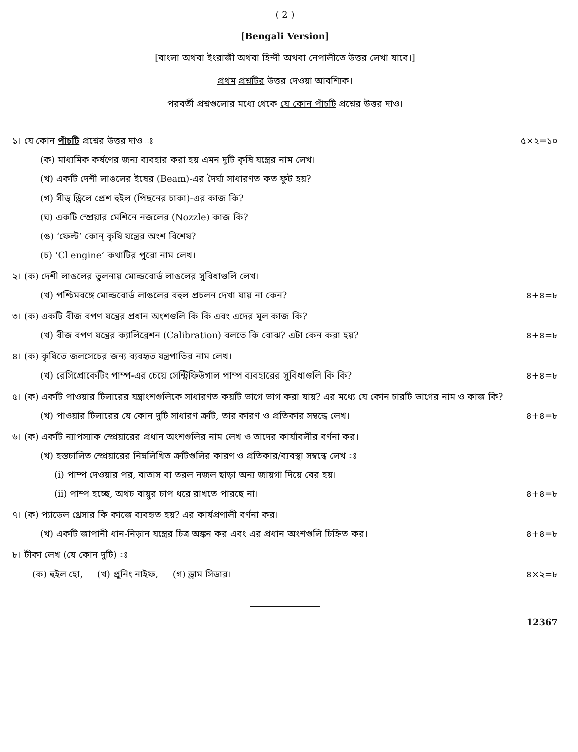( 2 )
[Bengali Version]
[বাংলা অথবা ইংরাজী অথবা হিন্দী অথবা নেপালীতে উত্তর লেখা যাবে।]
প্রথম প্রশ্নটির উত্তর দেওয়া আবশ্যিক।
পরবর্তী প্রশ্নগুলোর মধ্যে থেকে যে কোন পাঁচটি প্রশ্নের উত্তর দাও।
১। যে কোন পাঁচটি প্রশ্নের উত্তর দাও ঃ ৫×২=১০
(ক) মাধ্যমিক কর্ষণের জন্য ব্যবহার করা হয় এমন দুটি কৃষি যন্ত্রের নাম লেখ।
(খ) একটি দেশী লাঙলের ইষের (Beam)-এর দৈর্ঘ্য সাধারণত কত ফুট হয়?
(গ) সীড্ ড্রিলে প্রেশ হুইল (পিছনের চাকা)-এর কাজ কি?
(ঘ) একটি স্প্রেয়ার মেশিনে নজলের (Nozzle) কাজ কি?
(ঙ) ‘ফেল্ট’ কোন্ কৃষি যন্ত্রের অংশ বিশেষ?
(চ) ‘Cl engine’ কথাটির পুরো নাম লেখ।
২। (ক) দেশী লাঙলের তুলনায় মোল্ডবোর্ড লাঙলের সুবিধাগুলি লেখ।
(খ) পশ্চিমবঙ্গে মোল্ডবোর্ড লাঙলের বহুল প্রচলন দেখা যায় না কেন? ৪+৪=৮
৩। (ক) একটি বীজ বপণ যন্ত্রের প্রধান অংশগুলি কি কি এবং এদের মূল কাজ কি?
(খ) বীজ বপণ যন্ত্রের ক্যালিব্রেশন (Calibration) বলতে কি বোঝ? এটা কেন করা হয়? ৪+৪=৮
৪। (ক) কৃষিতে জলসেচের জন্য ব্যবহৃত যন্ত্রপাতির নাম লেখ।
(খ) রেসিপ্রোকেটিং পাম্প-এর চেয়ে সেন্ট্রিফিউগাল পাম্প ব্যবহারের সুবিধাগুলি কি কি? ৪+৪=৮
৫। (ক) একটি পাওয়ার টিলারের যন্ত্রাংশগুলিকে সাধারণত কয়টি ভাগে ভাগ করা যায়? এর মধ্যে যে কোন চারটি ভাগের নাম ও কাজ কি?
(খ) পাওয়ার টিলারের যে কোন দুটি সাধারণ ত্রুটি, তার কারণ ও প্রতিকার সম্বন্ধে লেখ। ৪+৪=৮
৬। (ক) একটি ন্যাপস্যাক স্প্রেয়ারের প্রধান অংশগুলির নাম লেখ ও তাদের কার্যাবলীর বর্ণনা কর।
(খ) হস্তচালিত স্প্রেয়ারের নিম্নলিখিত ত্রুটিগুলির কারণ ও প্রতিকার/ব্যবস্থা সম্বন্ধে লেখ ঃ
(i) পাম্প দেওয়ার পর, বাতাস বা তরল নজল ছাড়া অন্য জায়গা দিয়ে বের হয়।
(ii) পাম্প হচ্ছে, অথচ বায়ুর চাপ ধরে রাখতে পারছে না। ৪+৪=৮
৭। (ক) প্যাডেল থ্রেসার কি কাজে ব্যবহৃত হয়? এর কার্যপ্রণালী বর্ণনা কর।
(খ) একটি জাপানী ধান-নিড়ান যন্ত্রের চিত্র অঙ্কন কর এবং এর প্রধান অংশগুলি চিহ্নিত কর। ৪+৪=৮
৮। টীকা লেখ (যে কোন দুটি) ঃ
(ক) হুইল হো, (খ) প্রুনিং নাইফ, (গ) ড্রাম সিডার। ৪×২=৮
12367